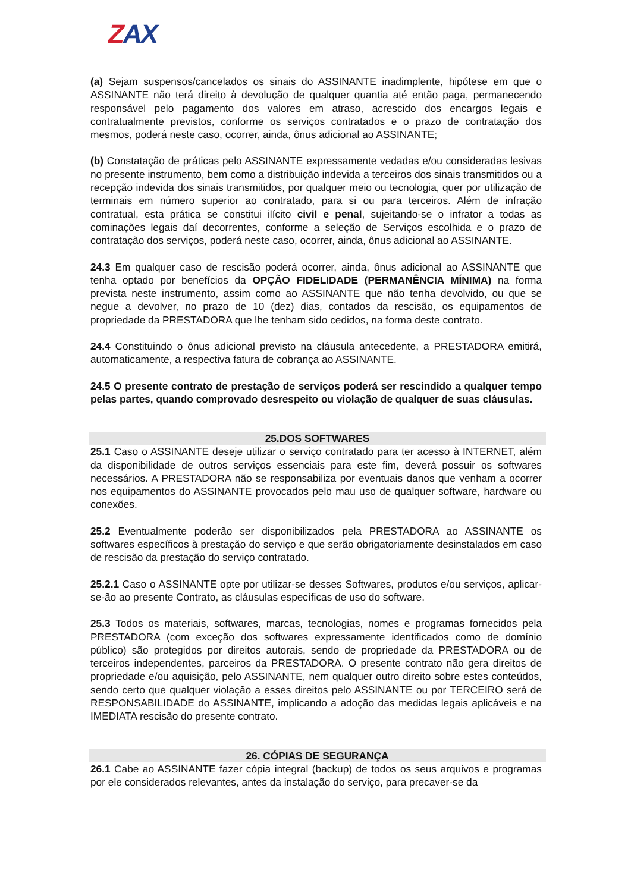ZAX
(a) Sejam suspensos/cancelados os sinais do ASSINANTE inadimplente, hipótese em que o ASSINANTE não terá direito à devolução de qualquer quantia até então paga, permanecendo responsável pelo pagamento dos valores em atraso, acrescido dos encargos legais e contratualmente previstos, conforme os serviços contratados e o prazo de contratação dos mesmos, poderá neste caso, ocorrer, ainda, ônus adicional ao ASSINANTE;
(b) Constatação de práticas pelo ASSINANTE expressamente vedadas e/ou consideradas lesivas no presente instrumento, bem como a distribuição indevida a terceiros dos sinais transmitidos ou a recepção indevida dos sinais transmitidos, por qualquer meio ou tecnologia, quer por utilização de terminais em número superior ao contratado, para si ou para terceiros. Além de infração contratual, esta prática se constitui ilícito civil e penal, sujeitando-se o infrator a todas as cominações legais daí decorrentes, conforme a seleção de Serviços escolhida e o prazo de contratação dos serviços, poderá neste caso, ocorrer, ainda, ônus adicional ao ASSINANTE.
24.3 Em qualquer caso de rescisão poderá ocorrer, ainda, ônus adicional ao ASSINANTE que tenha optado por benefícios da OPÇÃO FIDELIDADE (PERMANÊNCIA MÍNIMA) na forma prevista neste instrumento, assim como ao ASSINANTE que não tenha devolvido, ou que se negue a devolver, no prazo de 10 (dez) dias, contados da rescisão, os equipamentos de propriedade da PRESTADORA que lhe tenham sido cedidos, na forma deste contrato.
24.4 Constituindo o ônus adicional previsto na cláusula antecedente, a PRESTADORA emitirá, automaticamente, a respectiva fatura de cobrança ao ASSINANTE.
24.5 O presente contrato de prestação de serviços poderá ser rescindido a qualquer tempo pelas partes, quando comprovado desrespeito ou violação de qualquer de suas cláusulas.
25.DOS SOFTWARES
25.1 Caso o ASSINANTE deseje utilizar o serviço contratado para ter acesso à INTERNET, além da disponibilidade de outros serviços essenciais para este fim, deverá possuir os softwares necessários. A PRESTADORA não se responsabiliza por eventuais danos que venham a ocorrer nos equipamentos do ASSINANTE provocados pelo mau uso de qualquer software, hardware ou conexões.
25.2 Eventualmente poderão ser disponibilizados pela PRESTADORA ao ASSINANTE os softwares específicos à prestação do serviço e que serão obrigatoriamente desinstalados em caso de rescisão da prestação do serviço contratado.
25.2.1 Caso o ASSINANTE opte por utilizar-se desses Softwares, produtos e/ou serviços, aplicar-se-ão ao presente Contrato, as cláusulas específicas de uso do software.
25.3 Todos os materiais, softwares, marcas, tecnologias, nomes e programas fornecidos pela PRESTADORA (com exceção dos softwares expressamente identificados como de domínio público) são protegidos por direitos autorais, sendo de propriedade da PRESTADORA ou de terceiros independentes, parceiros da PRESTADORA. O presente contrato não gera direitos de propriedade e/ou aquisição, pelo ASSINANTE, nem qualquer outro direito sobre estes conteúdos, sendo certo que qualquer violação a esses direitos pelo ASSINANTE ou por TERCEIRO será de RESPONSABILIDADE do ASSINANTE, implicando a adoção das medidas legais aplicáveis e na IMEDIATA rescisão do presente contrato.
26. CÓPIAS DE SEGURANÇA
26.1 Cabe ao ASSINANTE fazer cópia integral (backup) de todos os seus arquivos e programas por ele considerados relevantes, antes da instalação do serviço, para precaver-se da